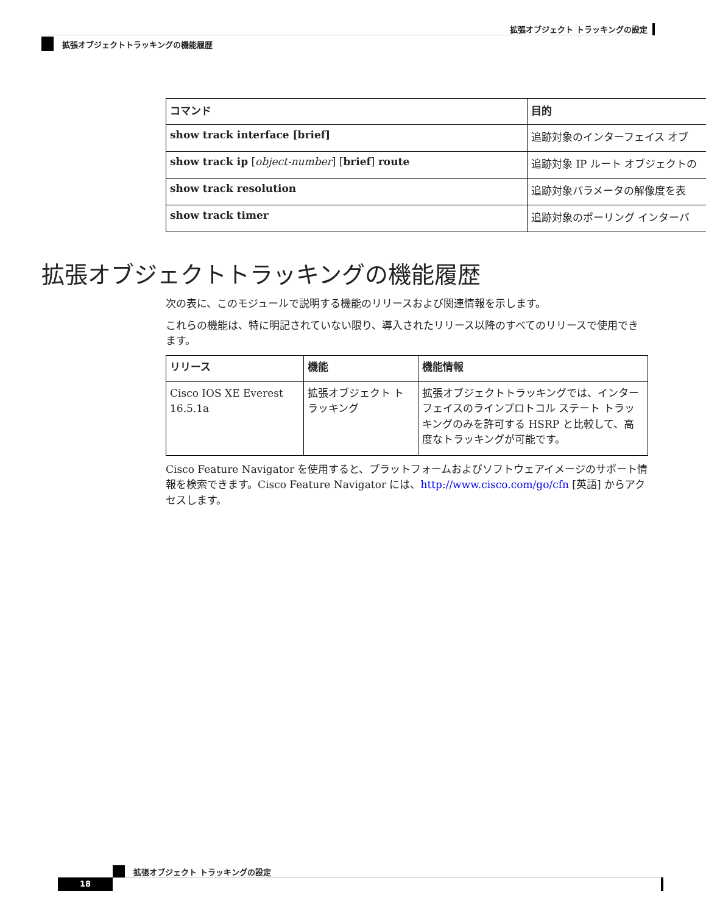拡張オブジェクト トラッキングの設定
拡張オブジェクトトラッキングの機能履歴
| コマンド | 目的 |
| --- | --- |
| show track interface [brief] | 追跡対象のインターフェイス オブ |
| show track ip [ object-number ] [ brief ] route | 追跡対象 IP ルート オブジェクトの |
| show track resolution | 追跡対象パラメータの解像度を表 |
| show track timer | 追跡対象のポーリング インターバ |
拡張オブジェクトトラッキングの機能履歴
次の表に、このモジュールで説明する機能のリリースおよび関連情報を示します。
これらの機能は、特に明記されていない限り、導入されたリリース以降のすべてのリリースで使用できます。
| リリース | 機能 | 機能情報 |
| --- | --- | --- |
| Cisco IOS XE Everest 16.5.1a | 拡張オブジェクト トラッキング | 拡張オブジェクトトラッキングでは、インターフェイスのラインプロトコル ステート トラッキングのみを許可する HSRP と比較して、高度なトラッキングが可能です。 |
Cisco Feature Navigator を使用すると、プラットフォームおよびソフトウェアイメージのサポート情報を検索できます。Cisco Feature Navigator には、http://www.cisco.com/go/cfn [英語] からアクセスします。
拡張オブジェクト トラッキングの設定
18